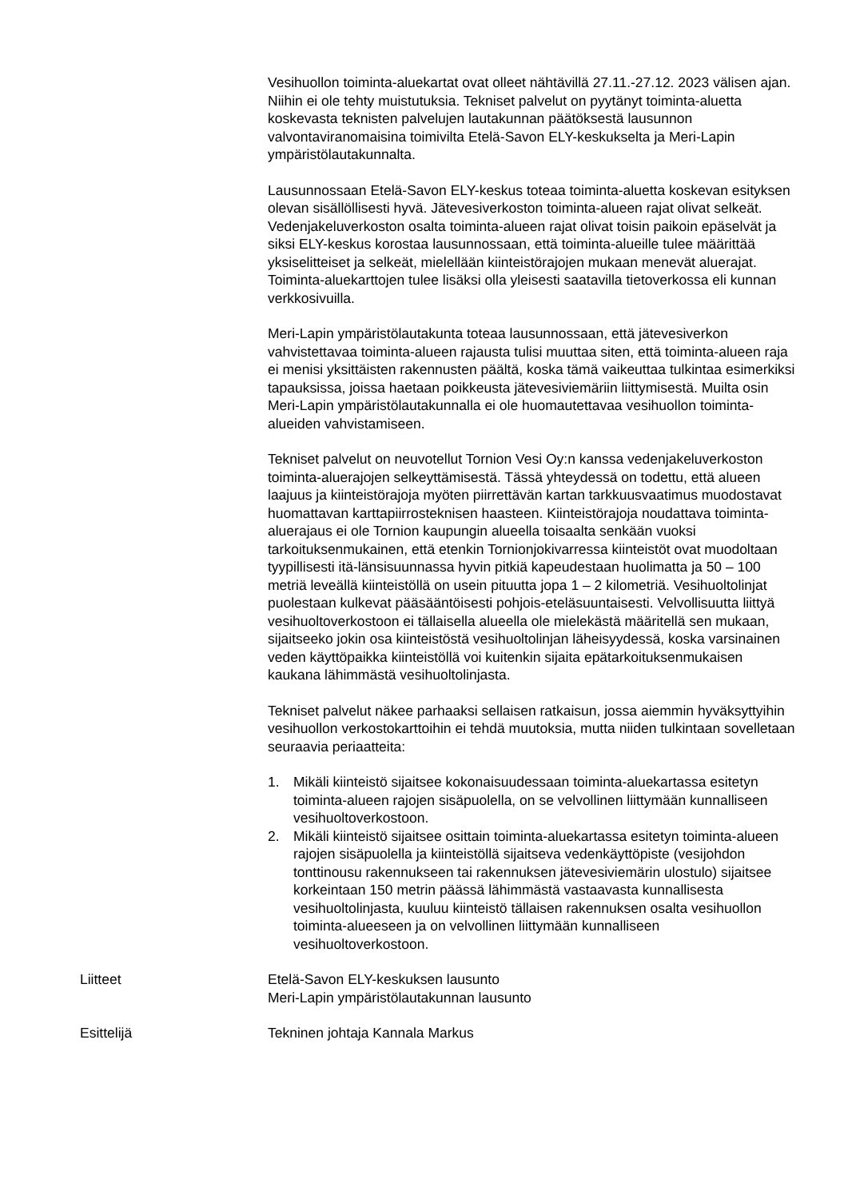Vesihuollon toiminta-aluekartat ovat olleet nähtävillä 27.11.-27.12. 2023 välisen ajan. Niihin ei ole tehty muistutuksia. Tekniset palvelut on pyytänyt toiminta-aluetta koskevasta teknisten palvelujen lautakunnan päätöksestä lausunnon valvontaviranomaisina toimivilta Etelä-Savon ELY-keskukselta ja Meri-Lapin ympäristölautakunnalta.
Lausunnossaan Etelä-Savon ELY-keskus toteaa toiminta-aluetta koskevan esityksen olevan sisällöllisesti hyvä. Jätevesiverkoston toiminta-alueen rajat olivat selkeät. Vedenjakeluverkoston osalta toiminta-alueen rajat olivat toisin paikoin epäselvät ja siksi ELY-keskus korostaa lausunnossaan, että toiminta-alueille tulee määrittää yksiselitteiset ja selkeät, mielellään kiinteistörajojen mukaan menevät aluerajat. Toiminta-aluekarttojen tulee lisäksi olla yleisesti saatavilla tietoverkossa eli kunnan verkkosivuilla.
Meri-Lapin ympäristölautakunta toteaa lausunnossaan, että jätevesiverkon vahvistettavaa toiminta-alueen rajausta tulisi muuttaa siten, että toiminta-alueen raja ei menisi yksittäisten rakennusten päältä, koska tämä vaikeuttaa tulkintaa esimerkiksi tapauksissa, joissa haetaan poikkeusta jätevesiviemäriin liittymisestä. Muilta osin Meri-Lapin ympäristölautakunnalla ei ole huomautettavaa vesihuollon toiminta-alueiden vahvistamiseen.
Tekniset palvelut on neuvotellut Tornion Vesi Oy:n kanssa vedenjakeluverkoston toiminta-aluerajojen selkeyttämisestä. Tässä yhteydessä on todettu, että alueen laajuus ja kiinteistörajoja myöten piirrettävän kartan tarkkuusvaatimus muodostavat huomattavan karttapiirrosteknisen haasteen. Kiinteistörajoja noudattava toiminta-aluerajaus ei ole Tornion kaupungin alueella toisaalta senkään vuoksi tarkoituksenmukainen, että etenkin Tornionjokivarressa kiinteistöt ovat muodoltaan tyypillisesti itä-länsisuunnassa hyvin pitkiä kapeudestaan huolimatta ja 50 – 100 metriä leveällä kiinteistöllä on usein pituutta jopa 1 – 2 kilometriä. Vesihuoltolinjat puolestaan kulkevat pääsääntöisesti pohjois-eteläsuuntaisesti. Velvollisuutta liittyä vesihuoltoverkostoon ei tällaisella alueella ole mielekästä määritellä sen mukaan, sijaitseeko jokin osa kiinteistöstä vesihuoltolinjan läheisyydessä, koska varsinainen veden käyttöpaikka kiinteistöllä voi kuitenkin sijaita epätarkoituksenmukaisen kaukana lähimmästä vesihuoltolinjasta.
Tekniset palvelut näkee parhaaksi sellaisen ratkaisun, jossa aiemmin hyväksyttyihin vesihuollon verkostokarttoihin ei tehdä muutoksia, mutta niiden tulkintaan sovelletaan seuraavia periaatteita:
1. Mikäli kiinteistö sijaitsee kokonaisuudessaan toiminta-aluekartassa esitetyn toiminta-alueen rajojen sisäpuolella, on se velvollinen liittymään kunnalliseen vesihuoltoverkostoon.
2. Mikäli kiinteistö sijaitsee osittain toiminta-aluekartassa esitetyn toiminta-alueen rajojen sisäpuolella ja kiinteistöllä sijaitseva vedenkäyttöpiste (vesijohdon tonttinousu rakennukseen tai rakennuksen jätevesiviemärin ulostulo) sijaitsee korkeintaan 150 metrin päässä lähimmästä vastaavasta kunnallisesta vesihuoltolinjasta, kuuluu kiinteistö tällaisen rakennuksen osalta vesihuollon toiminta-alueeseen ja on velvollinen liittymään kunnalliseen vesihuoltoverkostoon.
Liitteet Etelä-Savon ELY-keskuksen lausunto
Meri-Lapin ympäristölautakunnan lausunto
Esittelijä Tekninen johtaja Kannala Markus